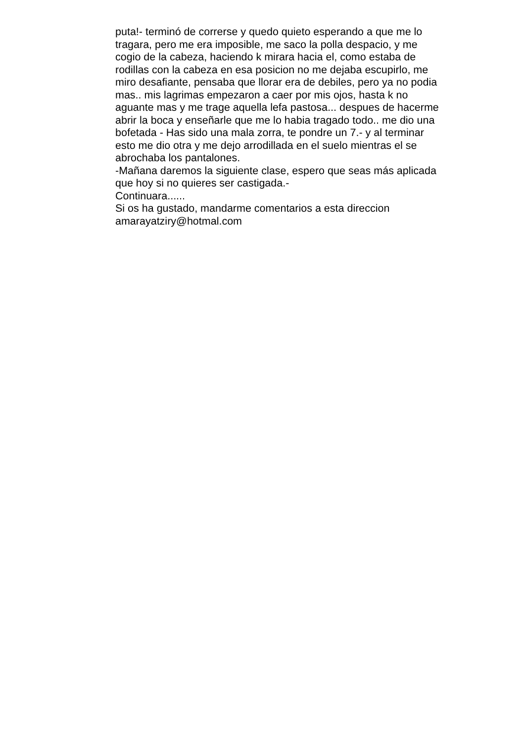puta!- terminó de correrse y quedo quieto esperando a que me lo
tragara, pero me era imposible, me saco la polla despacio, y me
cogio de la cabeza, haciendo k mirara hacia el, como estaba de
rodillas con la cabeza en esa posicion no me dejaba escupirlo, me
miro desafiante, pensaba que llorar era de debiles, pero ya no podia
mas.. mis lagrimas empezaron a caer por mis ojos, hasta k no
aguante mas y me trage aquella lefa pastosa... despues de hacerme
abrir la boca y enseñarle que me lo habia tragado todo.. me dio una
bofetada - Has sido una mala zorra, te pondre un 7.- y al terminar
esto me dio otra y me dejo arrodillada en el suelo mientras el se
abrochaba los pantalones.
-Mañana daremos la siguiente clase, espero que seas más aplicada
que hoy si no quieres ser castigada.-
Continuara......
Si os ha gustado, mandarme comentarios a esta direccion
amarayatziry@hotmal.com